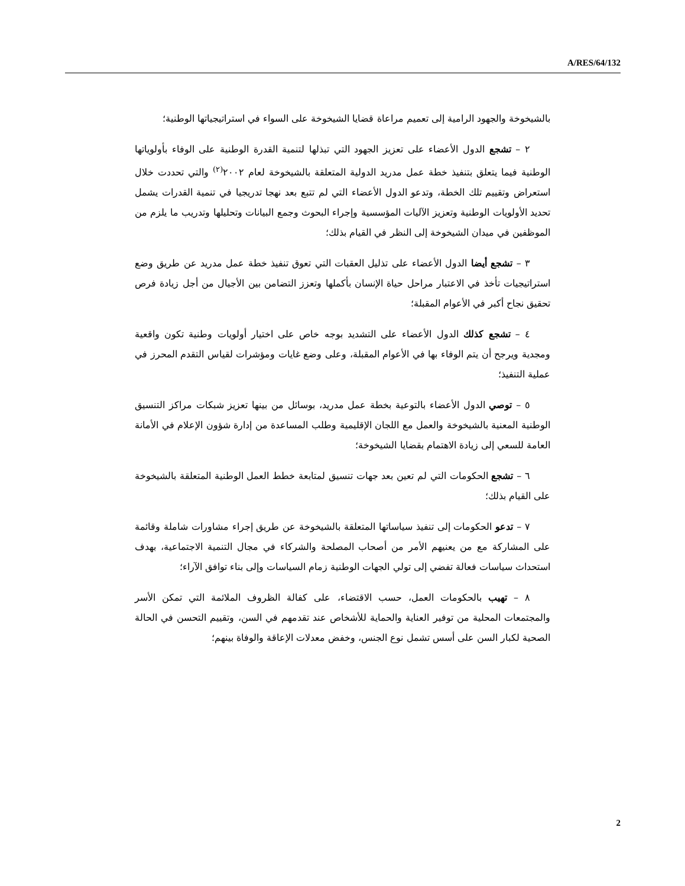A/RES/64/132
بالشيخوخة والجهود الرامية إلى تعميم مراعاة قضايا الشيخوخة على السواء في استراتيجياتها الوطنية؛
٢ – تشجع الدول الأعضاء على تعزيز الجهود التي تبذلها لتنمية القدرة الوطنية على الوفاء بأولوياتها الوطنية فيما يتعلق بتنفيذ خطة عمل مدريد الدولية المتعلقة بالشيخوخة لعام ٢٠٠٢<sup>(٢)</sup> والتي تحددت خلال استعراض وتقييم تلك الخطة، وتدعو الدول الأعضاء التي لم تتبع بعد نهجا تدريجيا في تنمية القدرات يشمل تحديد الأولويات الوطنية وتعزيز الآليات المؤسسية وإجراء البحوث وجمع البيانات وتحليلها وتدريب ما يلزم من الموظفين في ميدان الشيخوخة إلى النظر في القيام بذلك؛
٣ – تشجع أيضا الدول الأعضاء على تذليل العقبات التي تعوق تنفيذ خطة عمل مدريد عن طريق وضع استراتيجيات تأخذ في الاعتبار مراحل حياة الإنسان بأكملها وتعزز التضامن بين الأجيال من أجل زيادة فرص تحقيق نجاح أكبر في الأعوام المقبلة؛
٤ – تشجع كذلك الدول الأعضاء على التشديد بوجه خاص على اختيار أولويات وطنية تكون واقعية ومجدية ويرجح أن يتم الوفاء بها في الأعوام المقبلة، وعلى وضع غايات ومؤشرات لقياس التقدم المحرز في عملية التنفيذ؛
٥ – توصي الدول الأعضاء بالتوعية بخطة عمل مدريد، بوسائل من بينها تعزيز شبكات مراكز التنسيق الوطنية المعنية بالشيخوخة والعمل مع اللجان الإقليمية وطلب المساعدة من إدارة شؤون الإعلام في الأمانة العامة للسعي إلى زيادة الاهتمام بقضايا الشيخوخة؛
٦ – تشجع الحكومات التي لم تعين بعد جهات تنسيق لمتابعة خطط العمل الوطنية المتعلقة بالشيخوخة على القيام بذلك؛
٧ – تدعو الحكومات إلى تنفيذ سياساتها المتعلقة بالشيخوخة عن طريق إجراء مشاورات شاملة وقائمة على المشاركة مع من يعنيهم الأمر من أصحاب المصلحة والشركاء في مجال التنمية الاجتماعية، بهدف استحداث سياسات فعالة تفضي إلى تولي الجهات الوطنية زمام السياسات وإلى بناء توافق الآراء؛
٨ – تهيب بالحكومات العمل، حسب الاقتضاء، على كفالة الظروف الملائمة التي تمكن الأسر والمجتمعات المحلية من توفير العناية والحماية للأشخاص عند تقدمهم في السن، وتقييم التحسن في الحالة الصحية لكبار السن على أسس تشمل نوع الجنس، وخفض معدلات الإعاقة والوفاة بينهم؛
2